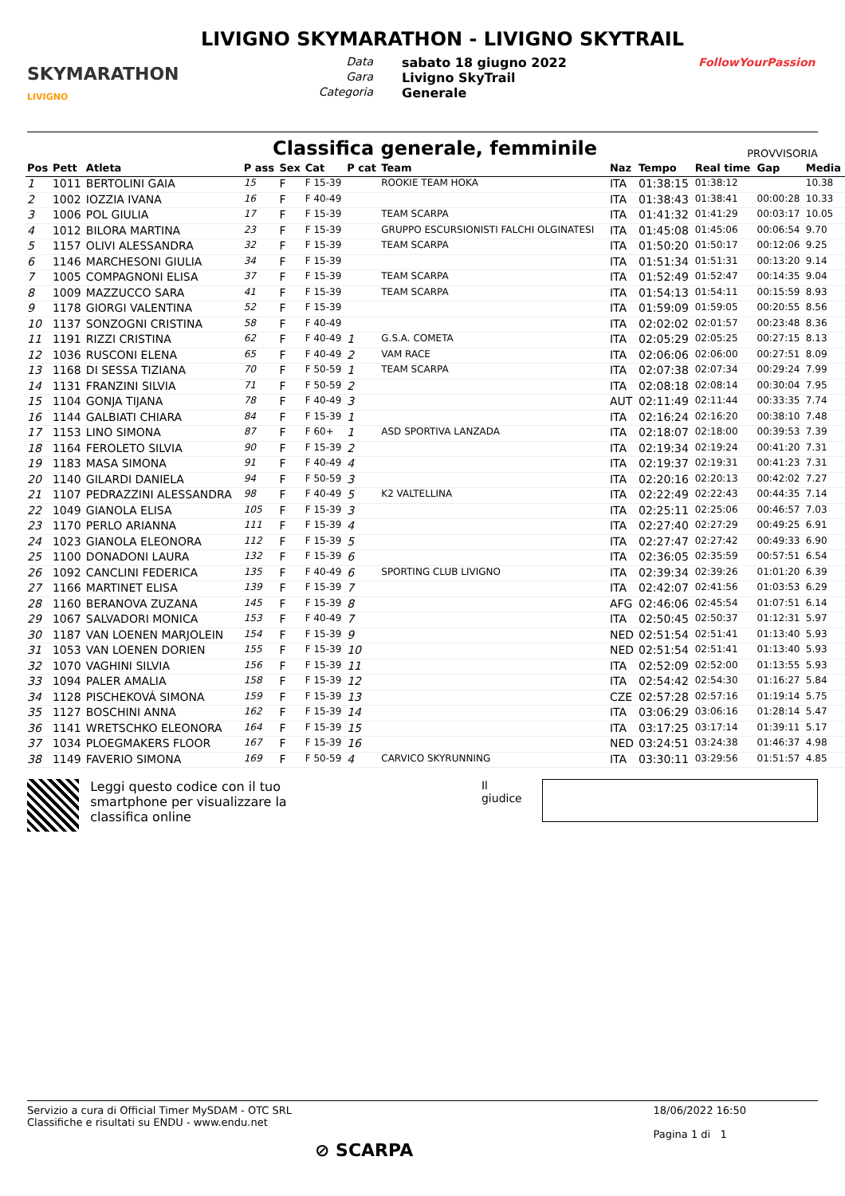SKYMARATHON
LIVIGNO
LIVIGNO SKYMARATHON - LIVIGNO SKYTRAIL
Data sabato 18 giugno 2022 Gara Livigno SkyTrail Categoria Generale
FollowYourPassion
Classifica generale, femminile
PROVVISORIA
| Pos | Pett | Atleta | P ass | Sex | Cat | P cat | Team | Naz | Tempo | Real time | Gap | Media |
| --- | --- | --- | --- | --- | --- | --- | --- | --- | --- | --- | --- | --- |
| 1 | 1011 | BERTOLINI GAIA | 15 | F | F 15-39 | | ROOKIE TEAM HOKA | ITA | 01:38:15 | 01:38:12 | | 10.38 |
| 2 | 1002 | IOZZIA IVANA | 16 | F | F 40-49 | | | ITA | 01:38:43 | 01:38:41 | 00:00:28 | 10.33 |
| 3 | 1006 | POL GIULIA | 17 | F | F 15-39 | | TEAM SCARPA | ITA | 01:41:32 | 01:41:29 | 00:03:17 | 10.05 |
| 4 | 1012 | BILORA MARTINA | 23 | F | F 15-39 | | GRUPPO ESCURSIONISTI FALCHI OLGINATESI | ITA | 01:45:08 | 01:45:06 | 00:06:54 | 9.70 |
| 5 | 1157 | OLIVI ALESSANDRA | 32 | F | F 15-39 | | TEAM SCARPA | ITA | 01:50:20 | 01:50:17 | 00:12:06 | 9.25 |
| 6 | 1146 | MARCHESONI GIULIA | 34 | F | F 15-39 | | | ITA | 01:51:34 | 01:51:31 | 00:13:20 | 9.14 |
| 7 | 1005 | COMPAGNONI ELISA | 37 | F | F 15-39 | | TEAM SCARPA | ITA | 01:52:49 | 01:52:47 | 00:14:35 | 9.04 |
| 8 | 1009 | MAZZUCCO SARA | 41 | F | F 15-39 | | TEAM SCARPA | ITA | 01:54:13 | 01:54:11 | 00:15:59 | 8.93 |
| 9 | 1178 | GIORGI VALENTINA | 52 | F | F 15-39 | | | ITA | 01:59:09 | 01:59:05 | 00:20:55 | 8.56 |
| 10 | 1137 | SONZOGNI CRISTINA | 58 | F | F 40-49 | | | ITA | 02:02:02 | 02:01:57 | 00:23:48 | 8.36 |
| 11 | 1191 | RIZZI CRISTINA | 62 | F | F 40-49 | 1 | G.S.A. COMETA | ITA | 02:05:29 | 02:05:25 | 00:27:15 | 8.13 |
| 12 | 1036 | RUSCONI ELENA | 65 | F | F 40-49 | 2 | VAM RACE | ITA | 02:06:06 | 02:06:00 | 00:27:51 | 8.09 |
| 13 | 1168 | DI SESSA TIZIANA | 70 | F | F 50-59 | 1 | TEAM SCARPA | ITA | 02:07:38 | 02:07:34 | 00:29:24 | 7.99 |
| 14 | 1131 | FRANZINI SILVIA | 71 | F | F 50-59 | 2 | | ITA | 02:08:18 | 02:08:14 | 00:30:04 | 7.95 |
| 15 | 1104 | GONJA TIJANA | 78 | F | F 40-49 | 3 | | AUT | 02:11:49 | 02:11:44 | 00:33:35 | 7.74 |
| 16 | 1144 | GALBIATI CHIARA | 84 | F | F 15-39 | 1 | | ITA | 02:16:24 | 02:16:20 | 00:38:10 | 7.48 |
| 17 | 1153 | LINO SIMONA | 87 | F | F 60+ | 1 | ASD SPORTIVA LANZADA | ITA | 02:18:07 | 02:18:00 | 00:39:53 | 7.39 |
| 18 | 1164 | FEROLETO SILVIA | 90 | F | F 15-39 | 2 | | ITA | 02:19:34 | 02:19:24 | 00:41:20 | 7.31 |
| 19 | 1183 | MASA SIMONA | 91 | F | F 40-49 | 4 | | ITA | 02:19:37 | 02:19:31 | 00:41:23 | 7.31 |
| 20 | 1140 | GILARDI DANIELA | 94 | F | F 50-59 | 3 | | ITA | 02:20:16 | 02:20:13 | 00:42:02 | 7.27 |
| 21 | 1107 | PEDRAZZINI ALESSANDRA | 98 | F | F 40-49 | 5 | K2 VALTELLINA | ITA | 02:22:49 | 02:22:43 | 00:44:35 | 7.14 |
| 22 | 1049 | GIANOLA ELISA | 105 | F | F 15-39 | 3 | | ITA | 02:25:11 | 02:25:06 | 00:46:57 | 7.03 |
| 23 | 1170 | PERLO ARIANNA | 111 | F | F 15-39 | 4 | | ITA | 02:27:40 | 02:27:29 | 00:49:25 | 6.91 |
| 24 | 1023 | GIANOLA ELEONORA | 112 | F | F 15-39 | 5 | | ITA | 02:27:47 | 02:27:42 | 00:49:33 | 6.90 |
| 25 | 1100 | DONADONI LAURA | 132 | F | F 15-39 | 6 | | ITA | 02:36:05 | 02:35:59 | 00:57:51 | 6.54 |
| 26 | 1092 | CANCLINI FEDERICA | 135 | F | F 40-49 | 6 | SPORTING CLUB LIVIGNO | ITA | 02:39:34 | 02:39:26 | 01:01:20 | 6.39 |
| 27 | 1166 | MARTINET ELISA | 139 | F | F 15-39 | 7 | | ITA | 02:42:07 | 02:41:56 | 01:03:53 | 6.29 |
| 28 | 1160 | BERANOVA ZUZANA | 145 | F | F 15-39 | 8 | | AFG | 02:46:06 | 02:45:54 | 01:07:51 | 6.14 |
| 29 | 1067 | SALVADORI MONICA | 153 | F | F 40-49 | 7 | | ITA | 02:50:45 | 02:50:37 | 01:12:31 | 5.97 |
| 30 | 1187 | VAN LOENEN MARJOLEIN | 154 | F | F 15-39 | 9 | | NED | 02:51:54 | 02:51:41 | 01:13:40 | 5.93 |
| 31 | 1053 | VAN LOENEN DORIEN | 155 | F | F 15-39 | 10 | | NED | 02:51:54 | 02:51:41 | 01:13:40 | 5.93 |
| 32 | 1070 | VAGHINI SILVIA | 156 | F | F 15-39 | 11 | | ITA | 02:52:09 | 02:52:00 | 01:13:55 | 5.93 |
| 33 | 1094 | PALER AMALIA | 158 | F | F 15-39 | 12 | | ITA | 02:54:42 | 02:54:30 | 01:16:27 | 5.84 |
| 34 | 1128 | PISCHEKOVÁ SIMONA | 159 | F | F 15-39 | 13 | | CZE | 02:57:28 | 02:57:16 | 01:19:14 | 5.75 |
| 35 | 1127 | BOSCHINI ANNA | 162 | F | F 15-39 | 14 | | ITA | 03:06:29 | 03:06:16 | 01:28:14 | 5.47 |
| 36 | 1141 | WRETSCHKO ELEONORA | 164 | F | F 15-39 | 15 | | ITA | 03:17:25 | 03:17:14 | 01:39:11 | 5.17 |
| 37 | 1034 | PLOEGMAKERS FLOOR | 167 | F | F 15-39 | 16 | | NED | 03:24:51 | 03:24:38 | 01:46:37 | 4.98 |
| 38 | 1149 | FAVERIO SIMONA | 169 | F | F 50-59 | 4 | CARVICO SKYRUNNING | ITA | 03:30:11 | 03:29:56 | 01:51:57 | 4.85 |
Leggi questo codice con il tuo smartphone per visualizzare la classifica online
Il giudice
Servizio a cura di Official Timer MySDAM - OTC SRL
Classifiche e risultati su ENDU - www.endu.net
18/06/2022 16:50
Pagina 1 di 1
⊘ SCARPA